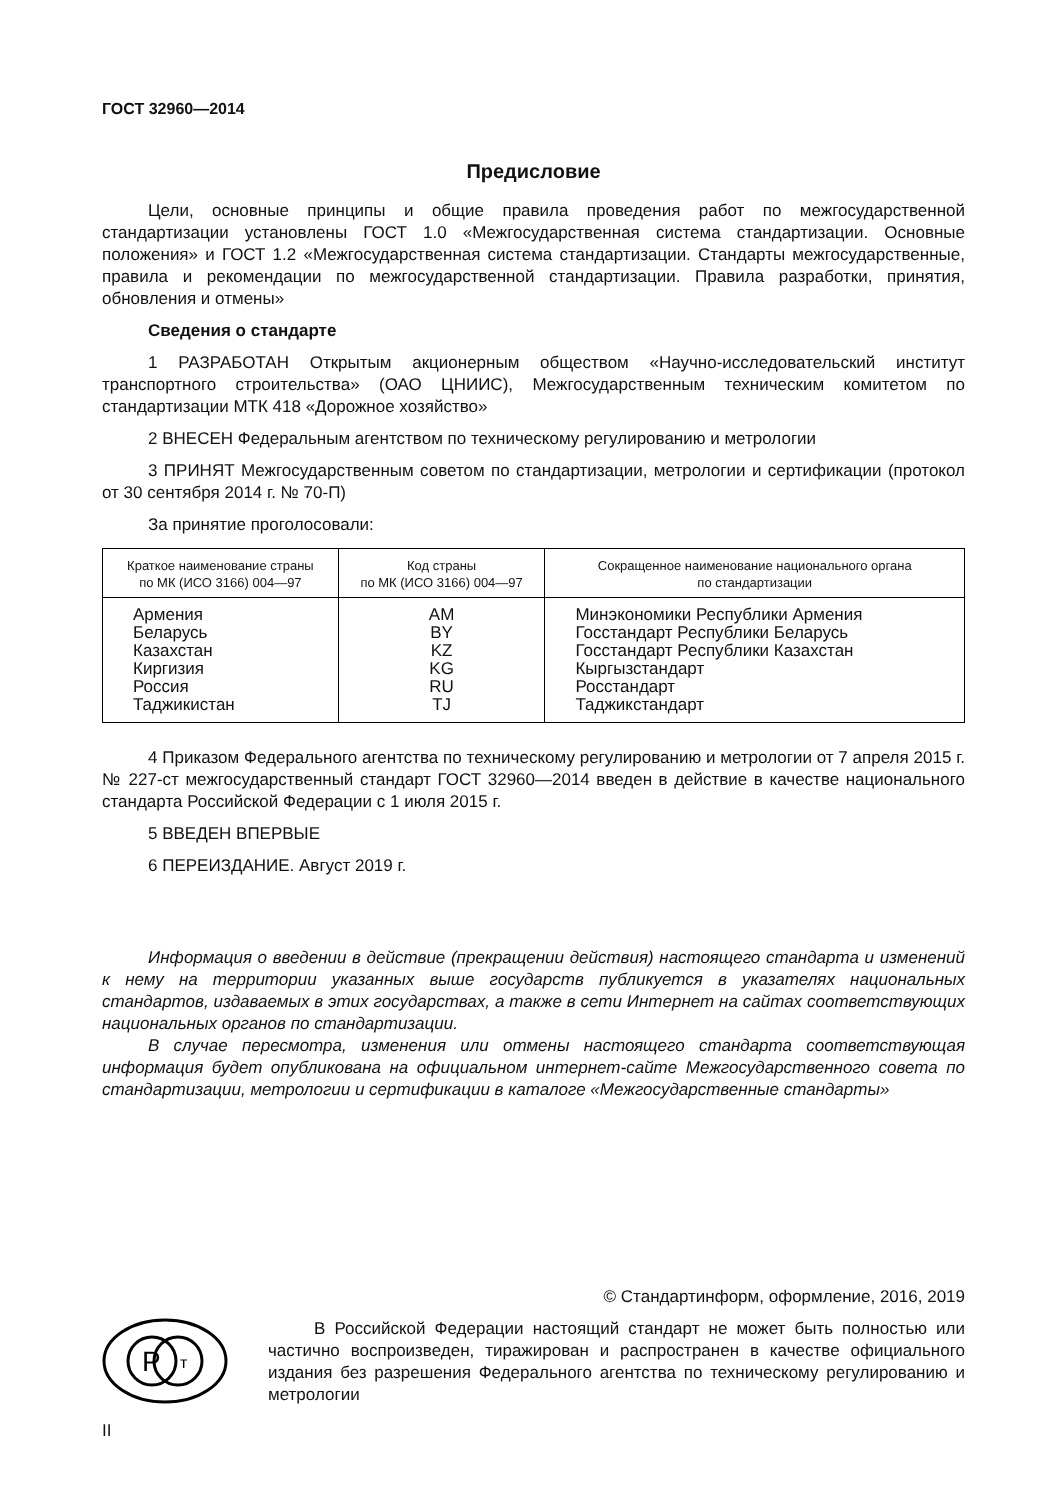ГОСТ 32960—2014
Предисловие
Цели, основные принципы и общие правила проведения работ по межгосударственной стандартизации установлены ГОСТ 1.0 «Межгосударственная система стандартизации. Основные положения» и ГОСТ 1.2 «Межгосударственная система стандартизации. Стандарты межгосударственные, правила и рекомендации по межгосударственной стандартизации. Правила разработки, принятия, обновления и отмены»
Сведения о стандарте
1 РАЗРАБОТАН Открытым акционерным обществом «Научно-исследовательский институт транспортного строительства» (ОАО ЦНИИС), Межгосударственным техническим комитетом по стандартизации МТК 418 «Дорожное хозяйство»
2 ВНЕСЕН Федеральным агентством по техническому регулированию и метрологии
3 ПРИНЯТ Межгосударственным советом по стандартизации, метрологии и сертификации (протокол от 30 сентября 2014 г. № 70-П)
За принятие проголосовали:
| Краткое наименование страны по МК (ИСО 3166) 004—97 | Код страны по МК (ИСО 3166) 004—97 | Сокращенное наименование национального органа по стандартизации |
| --- | --- | --- |
| Армения Беларусь Казахстан Киргизия Россия Таджикистан | AM BY KZ KG RU TJ | Минэкономики Республики Армения Госстандарт Республики Беларусь Госстандарт Республики Казахстан Кыргызстандарт Росстандарт Таджикстандарт |
4 Приказом Федерального агентства по техническому регулированию и метрологии от 7 апреля 2015 г. № 227-ст межгосударственный стандарт ГОСТ 32960—2014 введен в действие в качестве национального стандарта Российской Федерации с 1 июля 2015 г.
5 ВВЕДЕН ВПЕРВЫЕ
6 ПЕРЕИЗДАНИЕ. Август 2019 г.
Информация о введении в действие (прекращении действия) настоящего стандарта и изменений к нему на территории указанных выше государств публикуется в указателях национальных стандартов, издаваемых в этих государствах, а также в сети Интернет на сайтах соответствующих национальных органов по стандартизации.
В случае пересмотра, изменения или отмены настоящего стандарта соответствующая информация будет опубликована на официальном интернет-сайте Межгосударственного совета по стандартизации, метрологии и сертификации в каталоге «Межгосударственные стандарты»
© Стандартинформ, оформление, 2016, 2019
Р
т
В Российской Федерации настоящий стандарт не может быть полностью или частично воспроизведен, тиражирован и распространен в качестве официального издания без разрешения Федерального агентства по техническому регулированию и метрологии
II